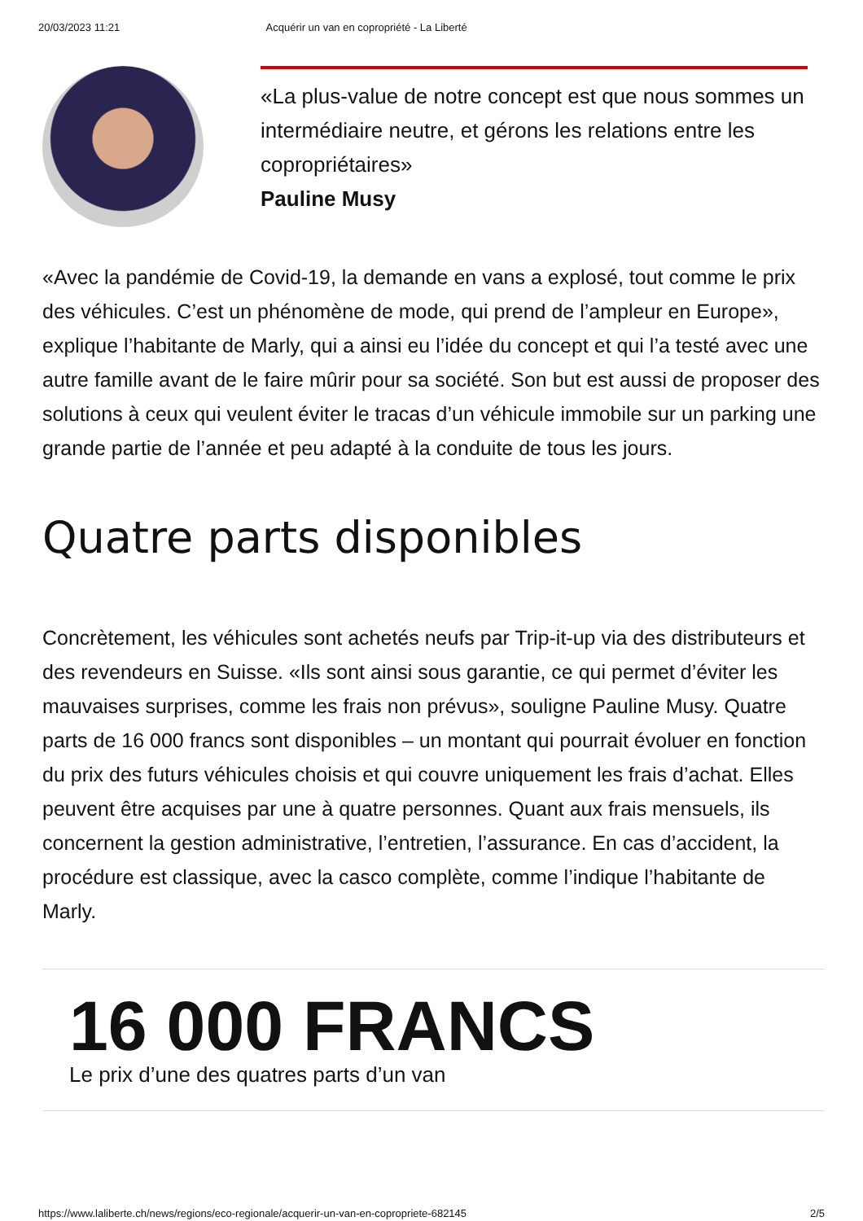20/03/2023 11:21 Acquérir un van en copropriété - La Liberté
«La plus-value de notre concept est que nous sommes un intermédiaire neutre, et gérons les relations entre les copropriétaires»
Pauline Musy
«Avec la pandémie de Covid-19, la demande en vans a explosé, tout comme le prix des véhicules. C’est un phénomène de mode, qui prend de l’ampleur en Europe», explique l’habitante de Marly, qui a ainsi eu l’idée du concept et qui l’a testé avec une autre famille avant de le faire mûrir pour sa société. Son but est aussi de proposer des solutions à ceux qui veulent éviter le tracas d’un véhicule immobile sur un parking une grande partie de l’année et peu adapté à la conduite de tous les jours.
Quatre parts disponibles
Concrètement, les véhicules sont achetés neufs par Trip-it-up via des distributeurs et des revendeurs en Suisse. «Ils sont ainsi sous garantie, ce qui permet d’éviter les mauvaises surprises, comme les frais non prévus», souligne Pauline Musy. Quatre parts de 16 000 francs sont disponibles – un montant qui pourrait évoluer en fonction du prix des futurs véhicules choisis et qui couvre uniquement les frais d’achat. Elles peuvent être acquises par une à quatre personnes. Quant aux frais mensuels, ils concernent la gestion administrative, l’entretien, l’assurance. En cas d’accident, la procédure est classique, avec la casco complète, comme l’indique l’habitante de Marly.
16 000 FRANCS
Le prix d’une des quatres parts d’un van
https://www.laliberte.ch/news/regions/eco-regionale/acquerir-un-van-en-copropriete-682145 2/5